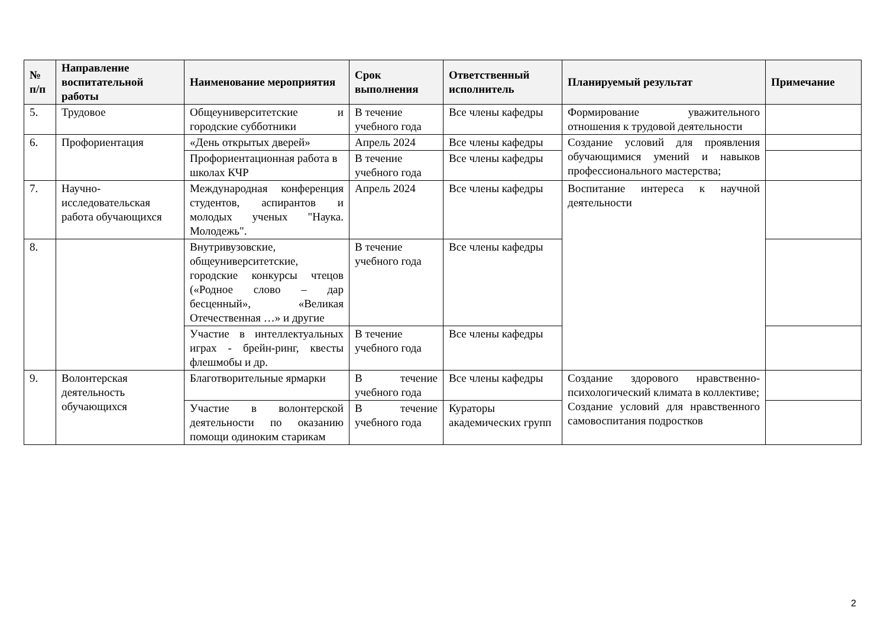| № п/п | Направление воспитательной работы | Наименование мероприятия | Срок выполнения | Ответственный исполнитель | Планируемый результат | Примечание |
| --- | --- | --- | --- | --- | --- | --- |
| 5. | Трудовое | Общеуниверситетские и городские субботники | В течение учебного года | Все члены кафедры | Формирование уважительного отношения к трудовой деятельности | |
| 6. | Профориентация | «День открытых дверей» | Апрель 2024 | Все члены кафедры | Создание условий для проявления обучающимися умений и навыков профессионального мастерства; | |
| | | Профориентационная работа в школах КЧР | В течение учебного года | Все члены кафедры | | |
| 7. | Научно-исследовательская работа обучающихся | Международная конференция студентов, аспирантов и молодых ученых "Наука. Молодежь". | Апрель 2024 | Все члены кафедры | Воспитание интереса к научной деятельности | |
| 8. | | Внутривузовские, общеуниверситетские, городские конкурсы чтецов («Родное слово – дар бесценный», «Великая Отечественная …» и другие | В течение учебного года | Все члены кафедры | | |
| | | Участие в интеллектуальных играх - брейн-ринг, квесты флешмобы и др. | В течение учебного года | Все члены кафедры | | |
| 9. | Волонтерская деятельность обучающихся | Благотворительные ярмарки | В течение учебного года | Все члены кафедры | Создание здорового нравственно-психологический климата в коллективе; Создание условий для нравственного самовоспитания подростков | |
| | | Участие в волонтерской деятельности по оказанию помощи одиноким старикам | В течение учебного года | Кураторы академических групп | | |
2